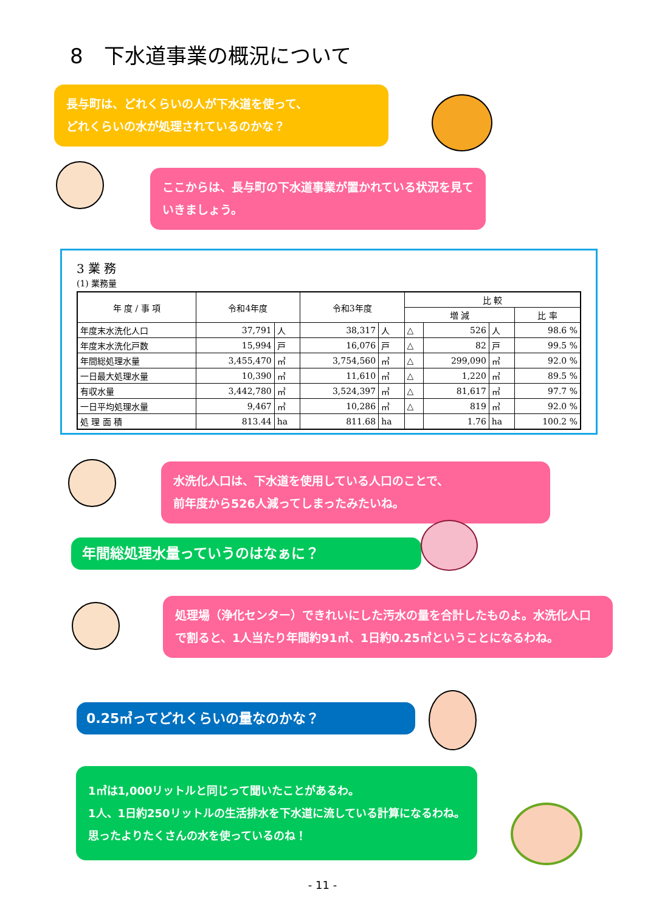8　下水道事業の概況について
長与町は、どれくらいの人が下水道を使って、
どれくらいの水が処理されているのかな？
ここからは、長与町の下水道事業が置かれている状況を見ていきましょう。
3 業 務
(1) 業務量
| 年 度 / 事 項 | 令和4年度 | | 令和3年度 | | 比 較 | | | |
| --- | --- | --- | --- | --- | --- | --- | --- | --- |
| | | | | | 増 減 | | | 比 率 |
| 年度末水洗化人口 | 37,791 | 人 | 38,317 | 人 | △ | 526 | 人 | 98.6 % |
| 年度末水洗化戸数 | 15,994 | 戸 | 16,076 | 戸 | △ | 82 | 戸 | 99.5 % |
| 年間総処理水量 | 3,455,470 | ㎥ | 3,754,560 | ㎥ | △ | 299,090 | ㎥ | 92.0 % |
| 一日最大処理水量 | 10,390 | ㎥ | 11,610 | ㎥ | △ | 1,220 | ㎥ | 89.5 % |
| 有収水量 | 3,442,780 | ㎥ | 3,524,397 | ㎥ | △ | 81,617 | ㎥ | 97.7 % |
| 一日平均処理水量 | 9,467 | ㎥ | 10,286 | ㎥ | △ | 819 | ㎥ | 92.0 % |
| 処 理 面 積 | 813.44 | ha | 811.68 | ha | | 1.76 | ha | 100.2 % |
水洗化人口は、下水道を使用している人口のことで、
前年度から526人減ってしまったみたいね。
年間総処理水量っていうのはなぁに？
処理場（浄化センター）できれいにした汚水の量を合計したものよ。水洗化人口で割ると、1人当たり年間約91㎥、1日約0.25㎥ということになるわね。
0.25㎥ってどれくらいの量なのかな？
1㎥は1,000リットルと同じって聞いたことがあるわ。
1人、1日約250リットルの生活排水を下水道に流している計算になるわね。思ったよりたくさんの水を使っているのね！
- 11 -